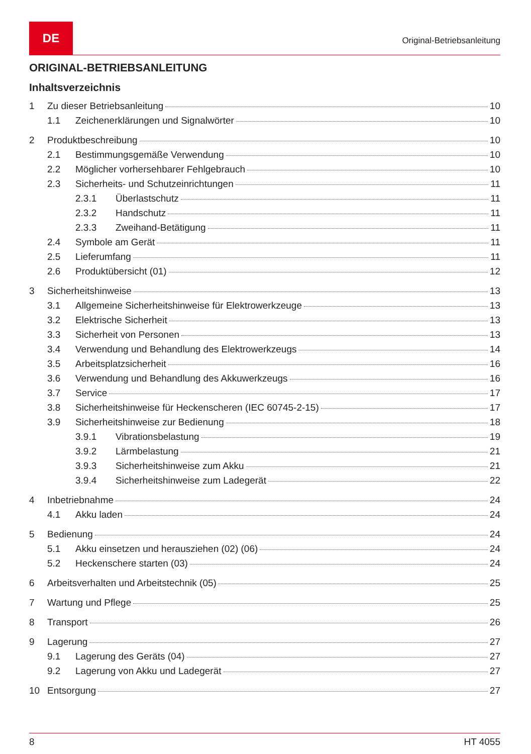DE
Original-Betriebsanleitung
ORIGINAL-BETRIEBSANLEITUNG
Inhaltsverzeichnis
1 Zu dieser Betriebsanleitung 10
1.1 Zeichenerklärungen und Signalwörter 10
2 Produktbeschreibung 10
2.1 Bestimmungsgemäße Verwendung 10
2.2 Möglicher vorhersehbarer Fehlgebrauch 10
2.3 Sicherheits- und Schutzeinrichtungen 11
2.3.1 Überlastschutz 11
2.3.2 Handschutz 11
2.3.3 Zweihand-Betätigung 11
2.4 Symbole am Gerät 11
2.5 Lieferumfang 11
2.6 Produktübersicht (01) 12
3 Sicherheitshinweise 13
3.1 Allgemeine Sicherheitshinweise für Elektrowerkzeuge 13
3.2 Elektrische Sicherheit 13
3.3 Sicherheit von Personen 13
3.4 Verwendung und Behandlung des Elektrowerkzeugs 14
3.5 Arbeitsplatzsicherheit 16
3.6 Verwendung und Behandlung des Akkuwerkzeugs 16
3.7 Service 17
3.8 Sicherheitshinweise für Heckenscheren (IEC 60745-2-15) 17
3.9 Sicherheitshinweise zur Bedienung 18
3.9.1 Vibrationsbelastung 19
3.9.2 Lärmbelastung 21
3.9.3 Sicherheitshinweise zum Akku 21
3.9.4 Sicherheitshinweise zum Ladegerät 22
4 Inbetriebnahme 24
4.1 Akku laden 24
5 Bedienung 24
5.1 Akku einsetzen und herausziehen (02) (06) 24
5.2 Heckenschere starten (03) 24
6 Arbeitsverhalten und Arbeitstechnik (05) 25
7 Wartung und Pflege 25
8 Transport 26
9 Lagerung 27
9.1 Lagerung des Geräts (04) 27
9.2 Lagerung von Akku und Ladegerät 27
10 Entsorgung 27
8 HT 4055